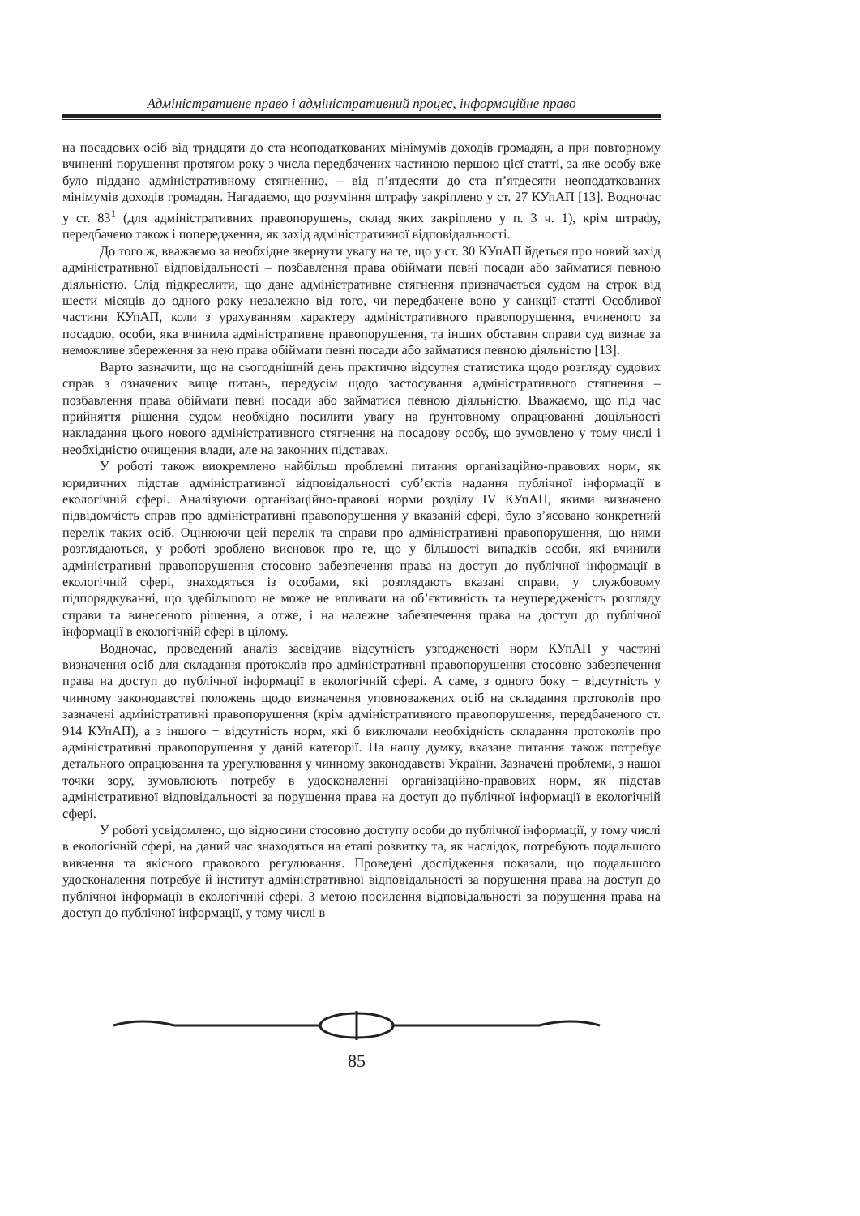Адміністративне право і адміністративний процес, інформаційне право
на посадових осіб від тридцяти до ста неоподаткованих мінімумів доходів громадян, а при повторному вчиненні порушення протягом року з числа передбачених частиною першою цієї статті, за яке особу вже було піддано адміністративному стягненню, – від п’ятдесяти до ста п’ятдесяти неоподаткованих мінімумів доходів громадян. Нагадаємо, що розуміння штрафу закріплено у ст. 27 КУпАП [13]. Водночас у ст. 83<sup>1</sup> (для адміністративних правопорушень, склад яких закріплено у п. 3 ч. 1), крім штрафу, передбачено також і попередження, як захід адміністративної відповідальності.
До того ж, вважаємо за необхідне звернути увагу на те, що у ст. 30 КУпАП йдеться про новий захід адміністративної відповідальності – позбавлення права обіймати певні посади або займатися певною діяльністю. Слід підкреслити, що дане адміністративне стягнення призначається судом на строк від шести місяців до одного року незалежно від того, чи передбачене воно у санкції статті Особливої частини КУпАП, коли з урахуванням характеру адміністративного правопорушення, вчиненого за посадою, особи, яка вчинила адміністративне правопорушення, та інших обставин справи суд визнає за неможливе збереження за нею права обіймати певні посади або займатися певною діяльністю [13].
Варто зазначити, що на сьогоднішній день практично відсутня статистика щодо розгляду судових справ з означених вище питань, передусім щодо застосування адміністративного стягнення – позбавлення права обіймати певні посади або займатися певною діяльністю. Вважаємо, що під час прийняття рішення судом необхідно посилити увагу на ґрунтовному опрацюванні доцільності накладання цього нового адміністративного стягнення на посадову особу, що зумовлено у тому числі і необхідністю очищення влади, але на законних підставах.
У роботі також виокремлено найбільш проблемні питання організаційно-правових норм, як юридичних підстав адміністративної відповідальності суб’єктів надання публічної інформації в екологічній сфері. Аналізуючи організаційно-правові норми розділу IV КУпАП, якими визначено підвідомчість справ про адміністративні правопорушення у вказаній сфері, було з’ясовано конкретний перелік таких осіб. Оцінюючи цей перелік та справи про адміністративні правопорушення, що ними розглядаються, у роботі зроблено висновок про те, що у більшості випадків особи, які вчинили адміністративні правопорушення стосовно забезпечення права на доступ до публічної інформації в екологічній сфері, знаходяться із особами, які розглядають вказані справи, у службовому підпорядкуванні, що здебільшого не може не впливати на об’єктивність та неупередженість розгляду справи та винесеного рішення, а отже, і на належне забезпечення права на доступ до публічної інформації в екологічній сфері в цілому.
Водночас, проведений аналіз засвідчив відсутність узгодженості норм КУпАП у частині визначення осіб для складання протоколів про адміністративні правопорушення стосовно забезпечення права на доступ до публічної інформації в екологічній сфері. А саме, з одного боку − відсутність у чинному законодавстві положень щодо визначення уповноважених осіб на складання протоколів про зазначені адміністративні правопорушення (крім адміністративного правопорушення, передбаченого ст. 914 КУпАП), а з іншого − відсутність норм, які б виключали необхідність складання протоколів про адміністративні правопорушення у даній категорії. На нашу думку, вказане питання також потребує детального опрацювання та урегулювання у чинному законодавстві України. Зазначені проблеми, з нашої точки зору, зумовлюють потребу в удосконаленні організаційно-правових норм, як підстав адміністративної відповідальності за порушення права на доступ до публічної інформації в екологічній сфері.
У роботі усвідомлено, що відносини стосовно доступу особи до публічної інформації, у тому числі в екологічній сфері, на даний час знаходяться на етапі розвитку та, як наслідок, потребують подальшого вивчення та якісного правового регулювання. Проведені дослідження показали, що подальшого удосконалення потребує й інститут адміністративної відповідальності за порушення права на доступ до публічної інформації в екологічній сфері. З метою посилення відповідальності за порушення права на доступ до публічної інформації, у тому числі в
85